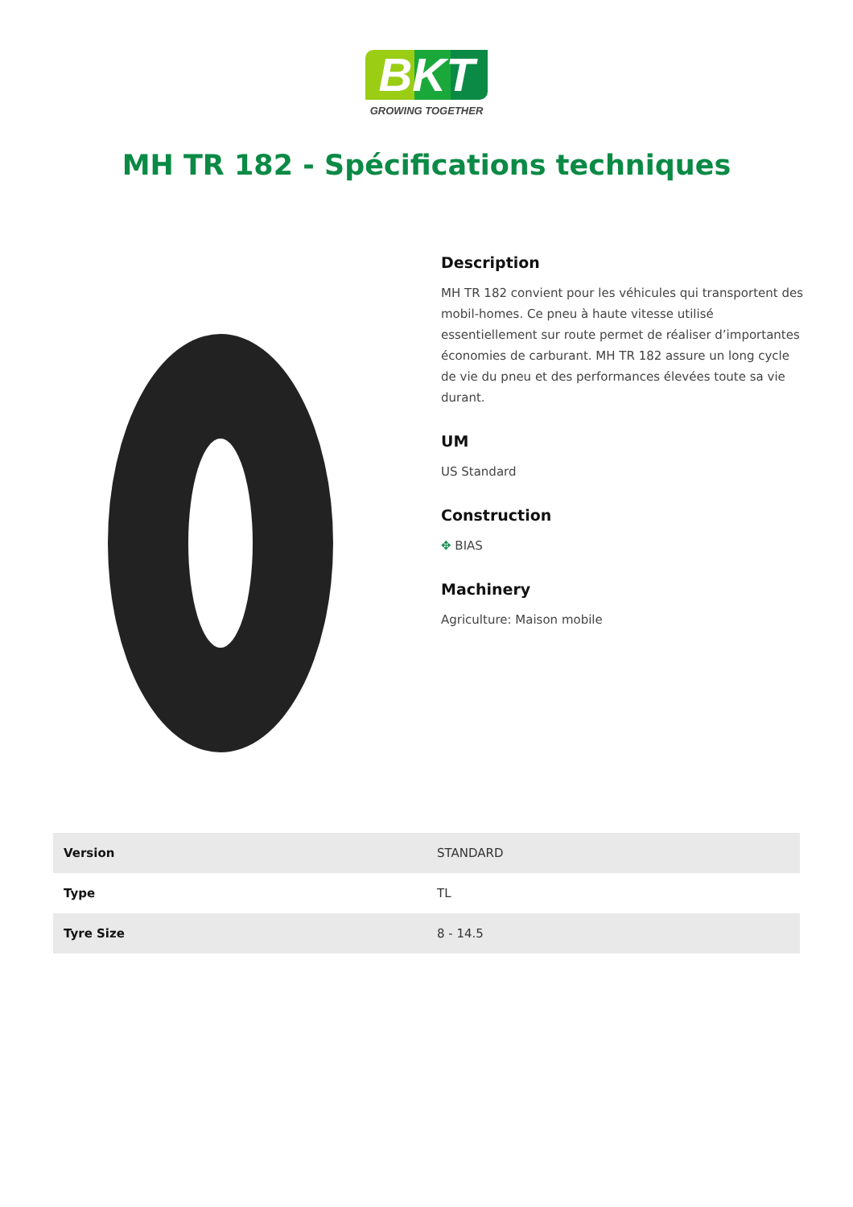BKT
GROWING TOGETHER
MH TR 182 - Spécifications techniques
Description
MH TR 182 convient pour les véhicules qui transportent des mobil-homes. Ce pneu à haute vitesse utilisé essentiellement sur route permet de réaliser d’importantes économies de carburant. MH TR 182 assure un long cycle de vie du pneu et des performances élevées toute sa vie durant.
UM
US Standard
Construction
✥ BIAS
Machinery
Agriculture: Maison mobile
| Version | STANDARD |
| Type | TL |
| Tyre Size | 8 - 14.5 |